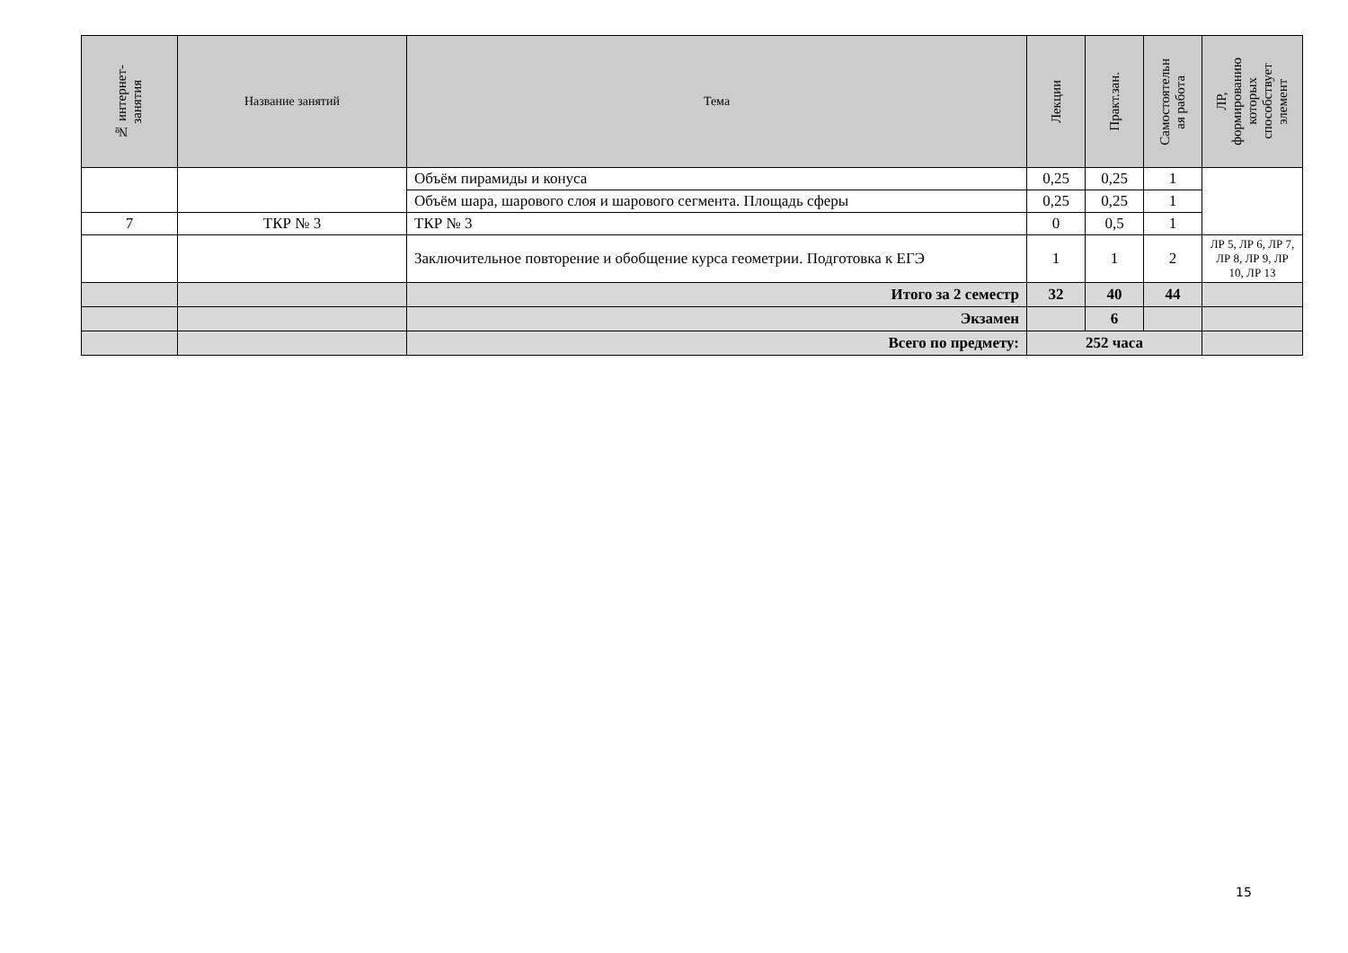| № интернет- занятия | Название занятий | Тема | Лекции | Практ.зан. | Самостоятельн ая работа | ЛР, формированию которых способствует элемент |
| --- | --- | --- | --- | --- | --- | --- |
| | | Объём пирамиды и конуса | 0,25 | 0,25 | 1 | |
| | | Объём шара, шарового слоя и шарового сегмента. Площадь сферы | 0,25 | 0,25 | 1 | |
| 7 | ТКР № 3 | ТКР № 3 | 0 | 0,5 | 1 | |
| | | Заключительное повторение и обобщение курса геометрии. Подготовка к ЕГЭ | 1 | 1 | 2 | ЛР 5, ЛР 6, ЛР 7, ЛР 8, ЛР 9, ЛР 10, ЛР 13 |
| | | Итого за 2 семестр | 32 | 40 | 44 | |
| | | Экзамен | | 6 | | |
| | | Всего по предмету: | 252 часа | | | |
15